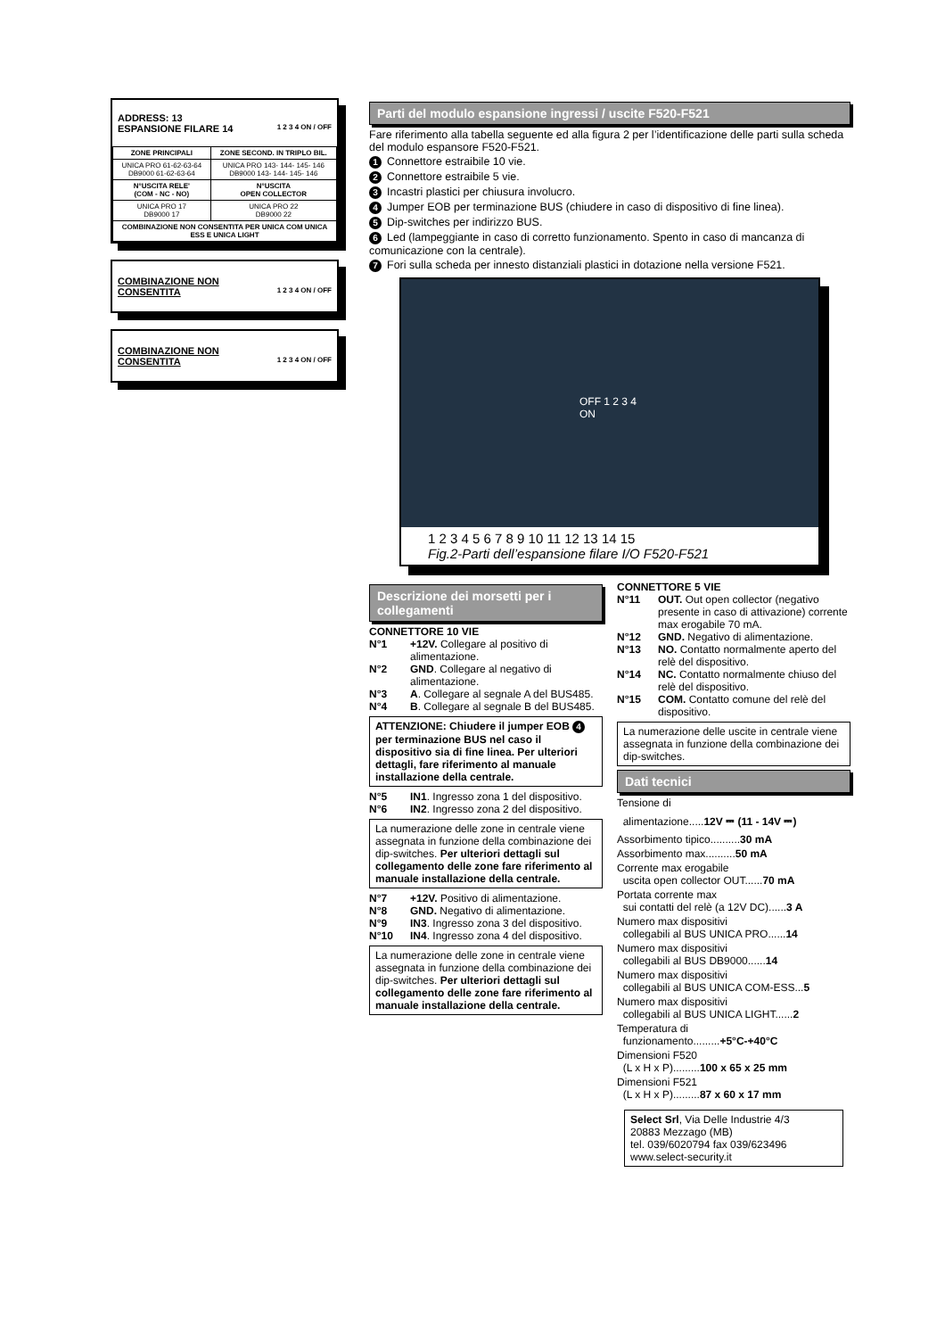ADDRESS: 13
ESPANSIONE FILARE 14 1 2 3 4 ON / OFF
| ZONE PRINCIPALI | ZONE SECOND. IN TRIPLO BIL. |
| --- | --- |
| UNICA PRO 61-62-63-64 DB9000 61-62-63-64 | UNICA PRO 143- 144- 145- 146 DB9000 143- 144- 145- 146 |
| N°USCITA RELE' (COM - NC - NO) | N°USCITA OPEN COLLECTOR |
| UNICA PRO 17 DB9000 17 | UNICA PRO 22 DB9000 22 |
| COMBINAZIONE NON CONSENTITA PER UNICA COM UNICA ESS E UNICA LIGHT | |
COMBINAZIONE NON
CONSENTITA 1 2 3 4 ON / OFF
COMBINAZIONE NON
CONSENTITA 1 2 3 4 ON / OFF
Parti del modulo espansione ingressi / uscite F520-F521
Fare riferimento alla tabella seguente ed alla figura 2 per l’identificazione delle parti sulla scheda del modulo espansore F520-F521.
1 Connettore estraibile 10 vie.
2 Connettore estraibile 5 vie.
3 Incastri plastici per chiusura involucro.
4 Jumper EOB per terminazione BUS (chiudere in caso di dispositivo di fine linea).
5 Dip-switches per indirizzo BUS.
6 Led (lampeggiante in caso di corretto funzionamento. Spento in caso di mancanza di comunicazione con la centrale).
7 Fori sulla scheda per innesto distanziali plastici in dotazione nella versione F521.
OFF 1 2 3 4 ON
1 2 3 4 5 6 7 8 9 10 11 12 13 14 15
Fig.2-Parti dell’espansione filare I/O F520-F521
Descrizione dei morsetti per i collegamenti
CONNETTORE 10 VIE
N°1 +12V. Collegare al positivo di alimentazione.
N°2 GND. Collegare al negativo di alimentazione.
N°3 A. Collegare al segnale A del BUS485.
N°4 B. Collegare al segnale B del BUS485.
ATTENZIONE: Chiudere il jumper EOB 4 per terminazione BUS nel caso il dispositivo sia di fine linea. Per ulteriori dettagli, fare riferimento al manuale installazione della centrale.
N°5 IN1. Ingresso zona 1 del dispositivo.
N°6 IN2. Ingresso zona 2 del dispositivo.
La numerazione delle zone in centrale viene assegnata in funzione della combinazione dei dip-switches. Per ulteriori dettagli sul collegamento delle zone fare riferimento al manuale installazione della centrale.
N°7 +12V. Positivo di alimentazione.
N°8 GND. Negativo di alimentazione.
N°9 IN3. Ingresso zona 3 del dispositivo.
N°10 IN4. Ingresso zona 4 del dispositivo.
La numerazione delle zone in centrale viene assegnata in funzione della combinazione dei dip-switches. Per ulteriori dettagli sul collegamento delle zone fare riferimento al manuale installazione della centrale.
CONNETTORE 5 VIE
N°11 OUT. Out open collector (negativo presente in caso di attivazione) corrente max erogabile 70 mA.
N°12 GND. Negativo di alimentazione.
N°13 NO. Contatto normalmente aperto del relè del dispositivo.
N°14 NC. Contatto normalmente chiuso del relè del dispositivo.
N°15 COM. Contatto comune del relè del dispositivo.
La numerazione delle uscite in centrale viene assegnata in funzione della combinazione dei dip-switches.
Dati tecnici
Tensione di
alimentazione.....12V ⎓ (11 - 14V ⎓)
Assorbimento tipico..........30 mA
Assorbimento max..........50 mA
Corrente max erogabile
uscita open collector OUT......70 mA
Portata corrente max
sui contatti del relè (a 12V DC)......3 A
Numero max dispositivi
collegabili al BUS UNICA PRO......14
Numero max dispositivi
collegabili al BUS DB9000......14
Numero max dispositivi
collegabili al BUS UNICA COM-ESS...5
Numero max dispositivi
collegabili al BUS UNICA LIGHT......2
Temperatura di
funzionamento.........+5°C-+40°C
Dimensioni F520
(L x H x P).........100 x 65 x 25 mm
Dimensioni F521
(L x H x P).........87 x 60 x 17 mm
Select Srl, Via Delle Industrie 4/3
20883 Mezzago (MB)
tel. 039/6020794 fax 039/623496
www.select-security.it